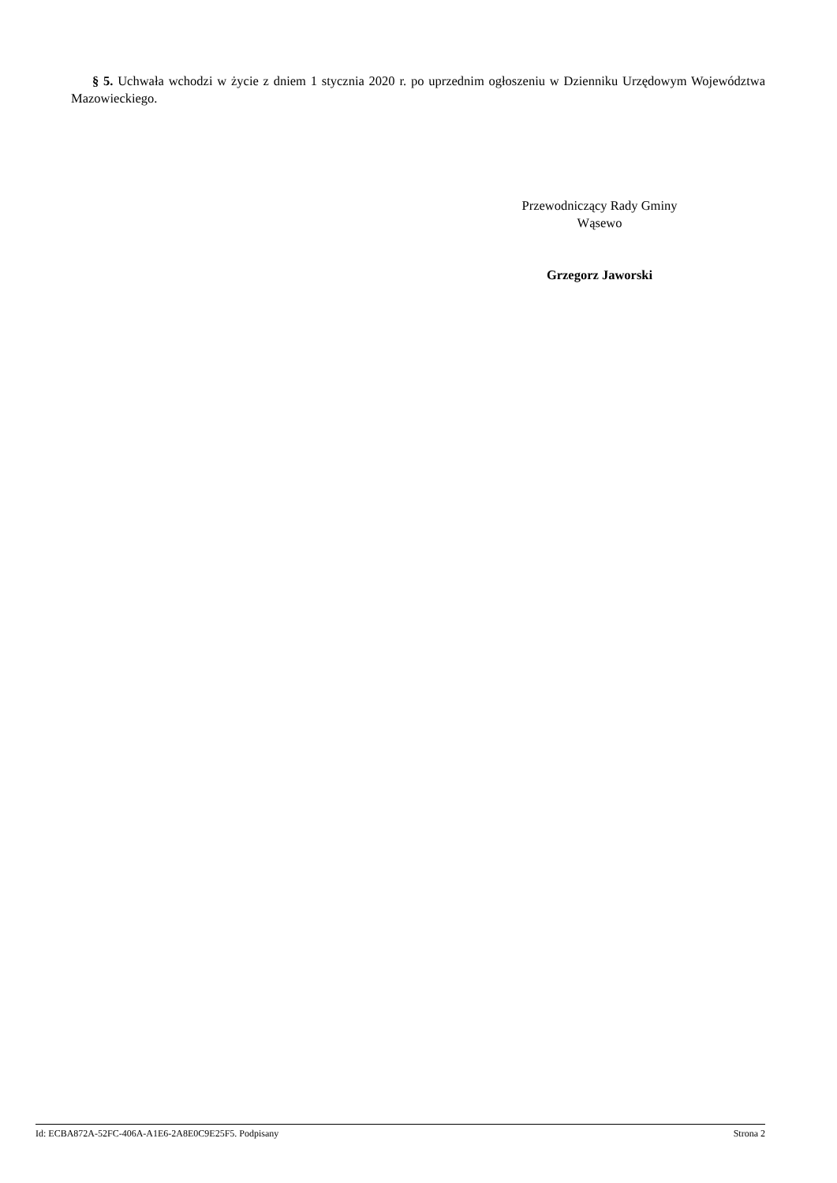§ 5. Uchwała wchodzi w życie z dniem 1 stycznia 2020 r. po uprzednim ogłoszeniu w Dzienniku Urzędowym Województwa Mazowieckiego.
Przewodniczący Rady Gminy
Wąsewo
Grzegorz Jaworski
Id: ECBA872A-52FC-406A-A1E6-2A8E0C9E25F5. Podpisany Strona 2